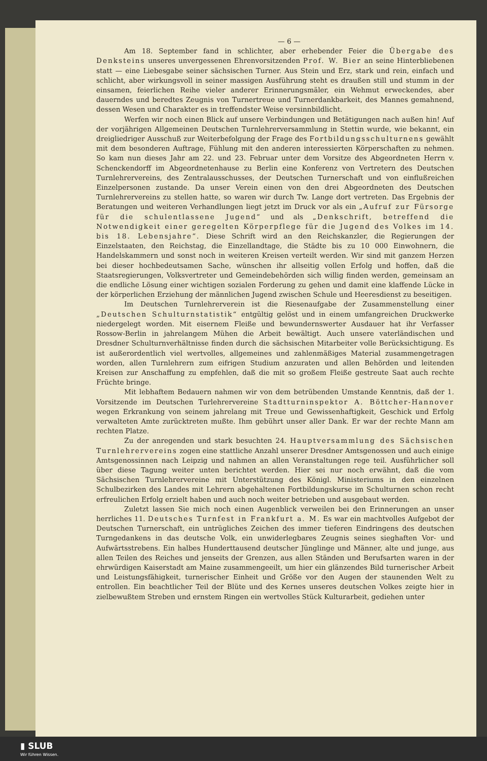— 6 —
Am 18. September fand in schlichter, aber erhebender Feier die Übergabe des Denksteins unseres unvergessenen Ehrenvorsitzenden Prof. W. Bier an seine Hinterbliebenen statt — eine Liebesgabe seiner sächsischen Turner. Aus Stein und Erz, stark und rein, einfach und schlicht, aber wirkungsvoll in seiner massigen Ausführung steht es draußen still und stumm in der einsamen, feierlichen Reihe vieler anderer Erinnerungsmäler, ein Wehmut erweckendes, aber dauerndes und beredtes Zeugnis von Turnertreue und Turnerdankbarkeit, des Mannes gemahnend, dessen Wesen und Charakter es in treffendster Weise versinnbildlicht.
Werfen wir noch einen Blick auf unsere Verbindungen und Betätigungen nach außen hin! Auf der vorjährigen Allgemeinen Deutschen Turnlehrerversammlung in Stettin wurde, wie bekannt, ein dreigliedriger Ausschuß zur Weiterbefolgung der Frage des Fortbildungsschulturnens gewählt mit dem besonderen Auftrage, Fühlung mit den anderen interessierten Körperschaften zu nehmen. So kam nun dieses Jahr am 22. und 23. Februar unter dem Vorsitze des Abgeordneten Herrn v. Schenckendorff im Abgeordnetenhause zu Berlin eine Konferenz von Vertretern des Deutschen Turnlehrervereins, des Zentralausschusses, der Deutschen Turnerschaft und von einflußreichen Einzelpersonen zustande. Da unser Verein einen von den drei Abgeordneten des Deutschen Turnlehrervereins zu stellen hatte, so waren wir durch Tw. Lange dort vertreten. Das Ergebnis der Beratungen und weiteren Verhandlungen liegt jetzt im Druck vor als ein „Aufruf zur Fürsorge für die schulentlassene Jugend“ und als „Denkschrift, betreffend die Notwendigkeit einer geregelten Körperpflege für die Jugend des Volkes im 14. bis 18. Lebensjahre“. Diese Schrift wird an den Reichskanzler, die Regierungen der Einzelstaaten, den Reichstag, die Einzellandtage, die Städte bis zu 10 000 Einwohnern, die Handelskammern und sonst noch in weiteren Kreisen verteilt werden. Wir sind mit ganzem Herzen bei dieser hochbedeutsamen Sache, wünschen ihr allseitig vollen Erfolg und hoffen, daß die Staatsregierungen, Volksvertreter und Gemeindebehörden sich willig finden werden, gemeinsam an die endliche Lösung einer wichtigen sozialen Forderung zu gehen und damit eine klaffende Lücke in der körperlichen Erziehung der männlichen Jugend zwischen Schule und Heeresdienst zu beseitigen.
Im Deutschen Turnlehrerverein ist die Riesenaufgabe der Zusammenstellung einer „Deutschen Schulturnstatistik“ entgültig gelöst und in einem umfangreichen Druckwerke niedergelegt worden. Mit eisernem Fleiße und bewundernswerter Ausdauer hat ihr Verfasser Rossow-Berlin in jahrelangem Mühen die Arbeit bewältigt. Auch unsere vaterländischen und Dresdner Schulturnverhältnisse finden durch die sächsischen Mitarbeiter volle Berücksichtigung. Es ist außerordentlich viel wertvolles, allgemeines und zahlenmäßiges Material zusammengetragen worden, allen Turnlehrern zum eifrigen Studium anzuraten und allen Behörden und leitenden Kreisen zur Anschaffung zu empfehlen, daß die mit so großem Fleiße gestreute Saat auch rechte Früchte bringe.
Mit lebhaftem Bedauern nahmen wir von dem betrübenden Umstande Kenntnis, daß der 1. Vorsitzende im Deutschen Turlehrervereine Stadtturninspektor A. Böttcher-Hannover wegen Erkrankung von seinem jahrelang mit Treue und Gewissenhaftigkeit, Geschick und Erfolg verwalteten Amte zurücktreten mußte. Ihm gebührt unser aller Dank. Er war der rechte Mann am rechten Platze.
Zu der anregenden und stark besuchten 24. Hauptversammlung des Sächsischen Turnlehrervereins zogen eine stattliche Anzahl unserer Dresdner Amtsgenossen und auch einige Amtsgenossinnen nach Leipzig und nahmen an allen Veranstaltungen rege teil. Ausführlicher soll über diese Tagung weiter unten berichtet werden. Hier sei nur noch erwähnt, daß die vom Sächsischen Turnlehrervereine mit Unterstützung des Königl. Ministeriums in den einzelnen Schulbezirken des Landes mit Lehrern abgehaltenen Fortbildungskurse im Schulturnen schon recht erfreulichen Erfolg erzielt haben und auch noch weiter betrieben und ausgebaut werden.
Zuletzt lassen Sie mich noch einen Augenblick verweilen bei den Erinnerungen an unser herrliches 11. Deutsches Turnfest in Frankfurt a. M. Es war ein machtvolles Aufgebot der Deutschen Turnerschaft, ein untrügliches Zeichen des immer tieferen Eindringens des deutschen Turngedankens in das deutsche Volk, ein unwiderlegbares Zeugnis seines sieghaften Vor- und Aufwärtsstrebens. Ein halbes Hunderttausend deutscher Jünglinge und Männer, alte und junge, aus allen Teilen des Reiches und jenseits der Grenzen, aus allen Ständen und Berufsarten waren in der ehrwürdigen Kaiserstadt am Maine zusammengeeilt, um hier ein glänzendes Bild turnerischer Arbeit und Leistungsfähigkeit, turnerischer Einheit und Größe vor den Augen der staunenden Welt zu entrollen. Ein beachtlicher Teil der Blüte und des Kernes unseres deutschen Volkes zeigte hier in zielbewußtem Streben und ernstem Ringen ein wertvolles Stück Kulturarbeit, gediehen unter
▮ SLUB
Wir führen Wissen.